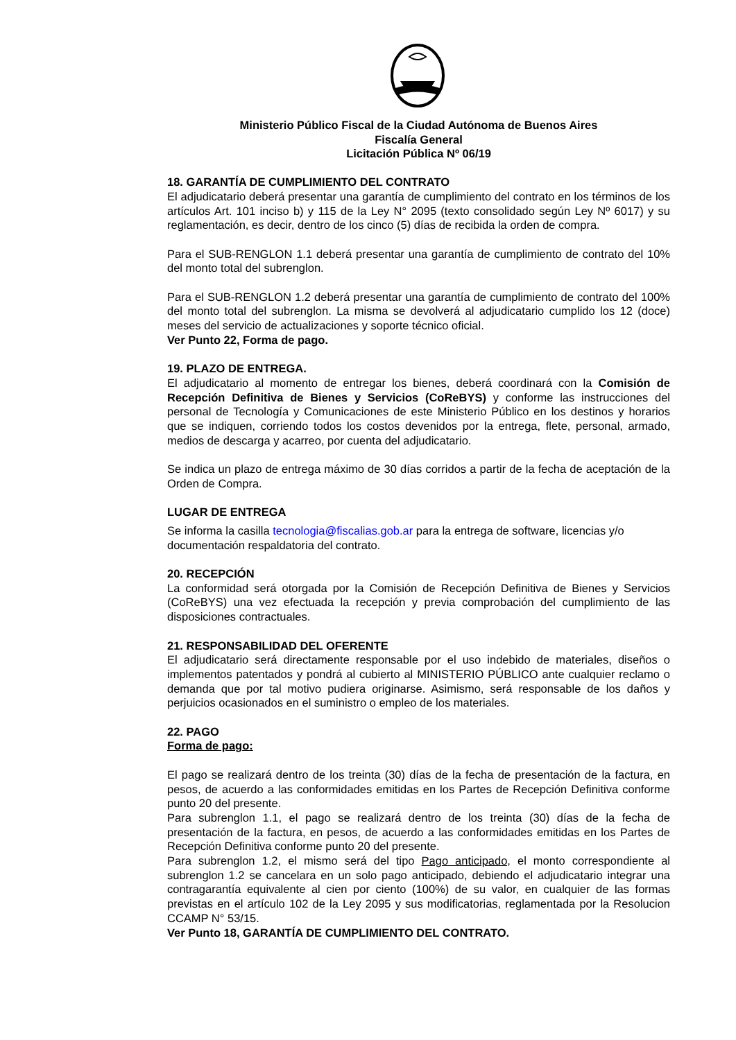Ministerio Público Fiscal de la Ciudad Autónoma de Buenos Aires
Fiscalía General
Licitación Pública Nº 06/19
18. GARANTÍA DE CUMPLIMIENTO DEL CONTRATO
El adjudicatario deberá presentar una garantía de cumplimiento del contrato en los términos de los artículos Art. 101 inciso b) y 115 de la Ley N° 2095 (texto consolidado según Ley Nº 6017) y su reglamentación, es decir, dentro de los cinco (5) días de recibida la orden de compra.
Para el SUB-RENGLON 1.1 deberá presentar una garantía de cumplimiento de contrato del 10% del monto total del subrenglon.
Para el SUB-RENGLON 1.2 deberá presentar una garantía de cumplimiento de contrato del 100% del monto total del subrenglon. La misma se devolverá al adjudicatario cumplido los 12 (doce) meses del servicio de actualizaciones y soporte técnico oficial.
Ver Punto 22, Forma de pago.
19. PLAZO DE ENTREGA.
El adjudicatario al momento de entregar los bienes, deberá coordinará con la Comisión de Recepción Definitiva de Bienes y Servicios (CoReBYS) y conforme las instrucciones del personal de Tecnología y Comunicaciones de este Ministerio Público en los destinos y horarios que se indiquen, corriendo todos los costos devenidos por la entrega, flete, personal, armado, medios de descarga y acarreo, por cuenta del adjudicatario.
Se indica un plazo de entrega máximo de 30 días corridos a partir de la fecha de aceptación de la Orden de Compra.
LUGAR DE ENTREGA
Se informa la casilla tecnologia@fiscalias.gob.ar para la entrega de software, licencias y/o documentación respaldatoria del contrato.
20. RECEPCIÓN
La conformidad será otorgada por la Comisión de Recepción Definitiva de Bienes y Servicios (CoReBYS) una vez efectuada la recepción y previa comprobación del cumplimiento de las disposiciones contractuales.
21. RESPONSABILIDAD DEL OFERENTE
El adjudicatario será directamente responsable por el uso indebido de materiales, diseños o implementos patentados y pondrá al cubierto al MINISTERIO PÚBLICO ante cualquier reclamo o demanda que por tal motivo pudiera originarse. Asimismo, será responsable de los daños y perjuicios ocasionados en el suministro o empleo de los materiales.
22. PAGO
Forma de pago:
El pago se realizará dentro de los treinta (30) días de la fecha de presentación de la factura, en pesos, de acuerdo a las conformidades emitidas en los Partes de Recepción Definitiva conforme punto 20 del presente.
Para subrenglon 1.1, el pago se realizará dentro de los treinta (30) días de la fecha de presentación de la factura, en pesos, de acuerdo a las conformidades emitidas en los Partes de Recepción Definitiva conforme punto 20 del presente.
Para subrenglon 1.2, el mismo será del tipo Pago anticipado, el monto correspondiente al subrenglon 1.2 se cancelara en un solo pago anticipado, debiendo el adjudicatario integrar una contragarantía equivalente al cien por ciento (100%) de su valor, en cualquier de las formas previstas en el artículo 102 de la Ley 2095 y sus modificatorias, reglamentada por la Resolucion CCAMP N° 53/15.
Ver Punto 18, GARANTÍA DE CUMPLIMIENTO DEL CONTRATO.